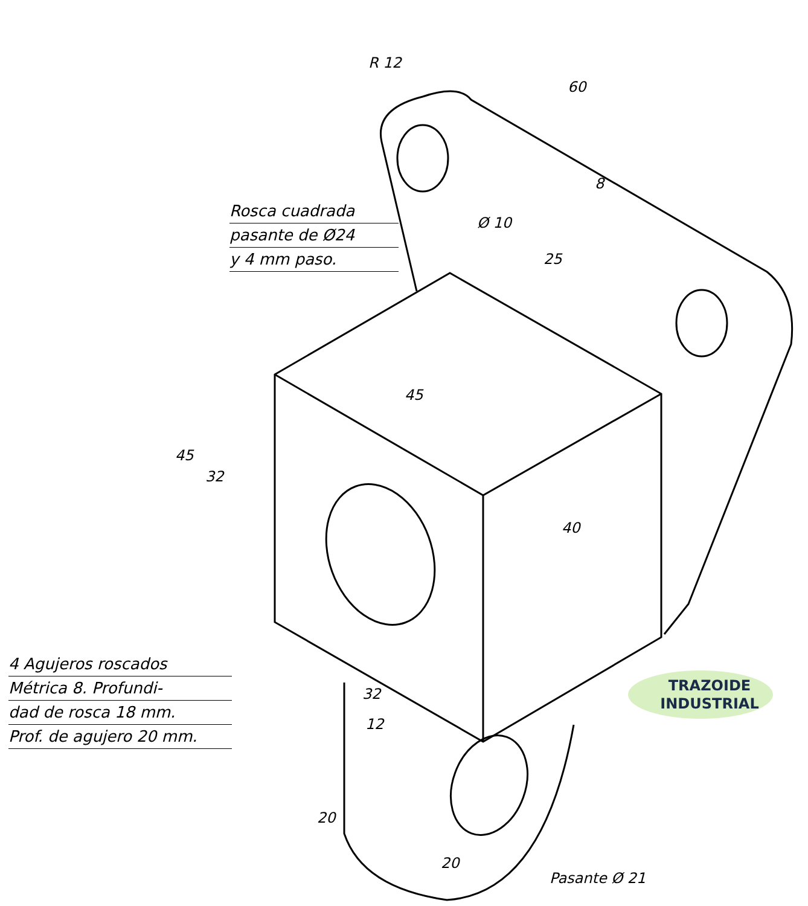Rosca cuadrada
pasante de Ø24
y 4 mm paso.
4 Agujeros roscados
Métrica 8. Profundi-
dad de rosca 18 mm.
Prof. de agujero 20 mm.
R 12
60
8
Ø 10
25
45
45
32
40
32
12
20
20
Pasante Ø 21
TRAZOIDE
INDUSTRIAL